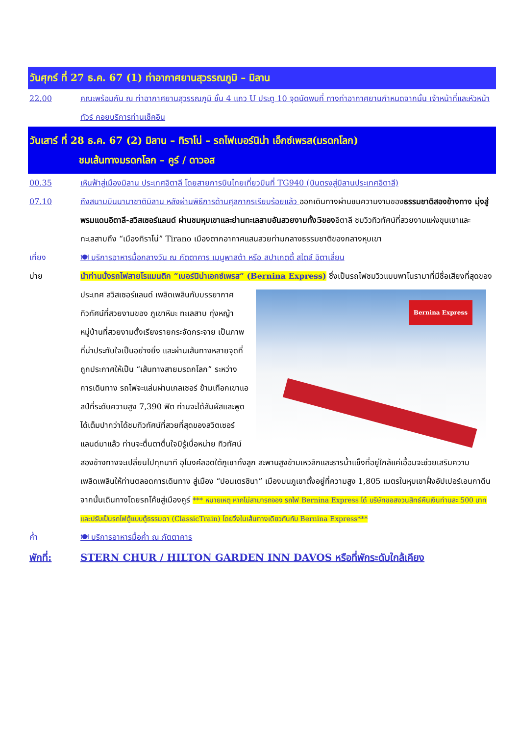วันศุกร์ ที่ 27 ธ.ค. 67 (1) ท่าอากาศยานสุวรรณภูมิ – มิลาน
22.00 คณะพร้อมกัน ณ ท่าอากาศยานสุวรรณภูมิ ชั้น 4 แถว U ประตู 10 จุดนัดพบที่ ทางท่าอากาศยานกำหนดจากนั้น เจ้าหน้าที่และหัวหน้าทัวร์ คอยบริการท่านเช็คอิน
วันเสาร์ ที่ 28 ธ.ค. 67 (2) มิลาน – ทิราโน่ – รถไฟเบอร์นิน่า เอ็กซ์เพรส(มรดกโลก)
ชมเส้นทางมรดกโลก – คูร์ / ดาวอส
00.35 เหินฟ้าสู่เมืองมิลาน ประเทศอิตาลี โดยสายการบินไทยเที่ยวบินที่ TG940 (บินตรงสู่มิลานประเทศอิตาลี)
07.10 ถึงสนามบินนานาชาติมิลาน หลังผ่านพิธีการด้านศุลกากรเรียบร้อยแล้ว ออกเดินทางผ่านชมความงามของธรรมชาติสองข้างทาง มุ่งสู่พรมแดนอิตาลี-สวิสเซอร์แลนด์ ผ่านชมหุบเขาและย่านทะเลสาบอันสวยงามทั้ง5ของอิตาลี ชมวิวทิวทัศน์ที่สวยงามแห่งขุนเขาและทะเลสาบถึง “เมืองทิราโน่” Tirano เมืองตากอากาศแสนสวยท่ามกลางธรรมชาติของกลางหุบเขา
เที่ยง 🍽 บริการอาหารมื้อกลางวัน ณ ภัตตาคาร เมนูพาสต้า หรือ สปาเกตตี้ สไตล์ อิตาเลี่ยน
บ่าย นำท่านนั่งรถไฟสายโรแมนติก “เบอร์นิน่าเอกซ์เพรส” (Bernina Express) ซึ่งเป็นรถไฟชมวิวแบบพาโนรามาที่มีชื่อเสียงที่สุดของประเทศ
Bernina Express
สวิสเซอร์แลนด์ เพลิดเพลินกับบรรยากาศทิวทัศน์ที่สวยงามของ ภูเขาหิมะ ทะเลสาบ ทุ่งหญ้า หมู่บ้านที่สวยงามตั้งเรียงรายกระจัดกระจาย เป็นภาพที่น่าประทับใจเป็นอย่างยิ่ง และผ่านเส้นทางหลายจุดที่ถูกประกาศให้เป็น “เส้นทางสายมรดกโลก” ระหว่างการเดินทาง รถไฟจะแล่นผ่านเกลเซอร์ ข้ามเทือกเขาแอลป์ที่ระดับความสูง 7,390 ฟิต ท่านจะได้สัมผัสและพูดได้เต็มปากว่าได้ชมทิวทัศน์ที่สวยที่สุดของสวิตเซอร์แลนด์มาแล้ว ท่านจะตื่นตาตื่นใจมิรู้เบื่อหน่าย ทิวทัศน์สองข้างทางจะเปลี่ยนไปทุกนาที อุโมงค์ลอดใต้ภูเขาทั้งลูก สะพานสูงข้ามเหวลึกและธารน้ำแข็งที่อยู่ใกล้แค่เอื้อมจะช่วยเสริมความเพลิดเพลินให้ท่านตลอดการเดินทาง สู่เมือง “ปอนเตรซินา” เมืองบนภูเขาตั้งอยู่ที่ความสูง 1,805 เมตรในหุบเขาฝั่งอัปเปอร์เอนกาดีน จากนั้นเดินทางโดยรถโค้ชสู่เมืองคูร์ *** หมายเหตุ หากไม่สามารถจอง รถไฟ Bernina Express ได้ บริษัทขอสงวนสิทธ์คืนเงินท่านละ 500 บาท และปรับเป็นรถไฟตู้แบบตู้ธรรมดา (ClassicTrain) โดยวิ่งในเส้นทางเดียวกันกับ Bernina Express***
ค่ำ 🍽 บริการอาหารมื้อค่ำ ณ ภัตตาคาร
พักที่: STERN CHUR / HILTON GARDEN INN DAVOS หรือที่พักระดับใกล้เคียง